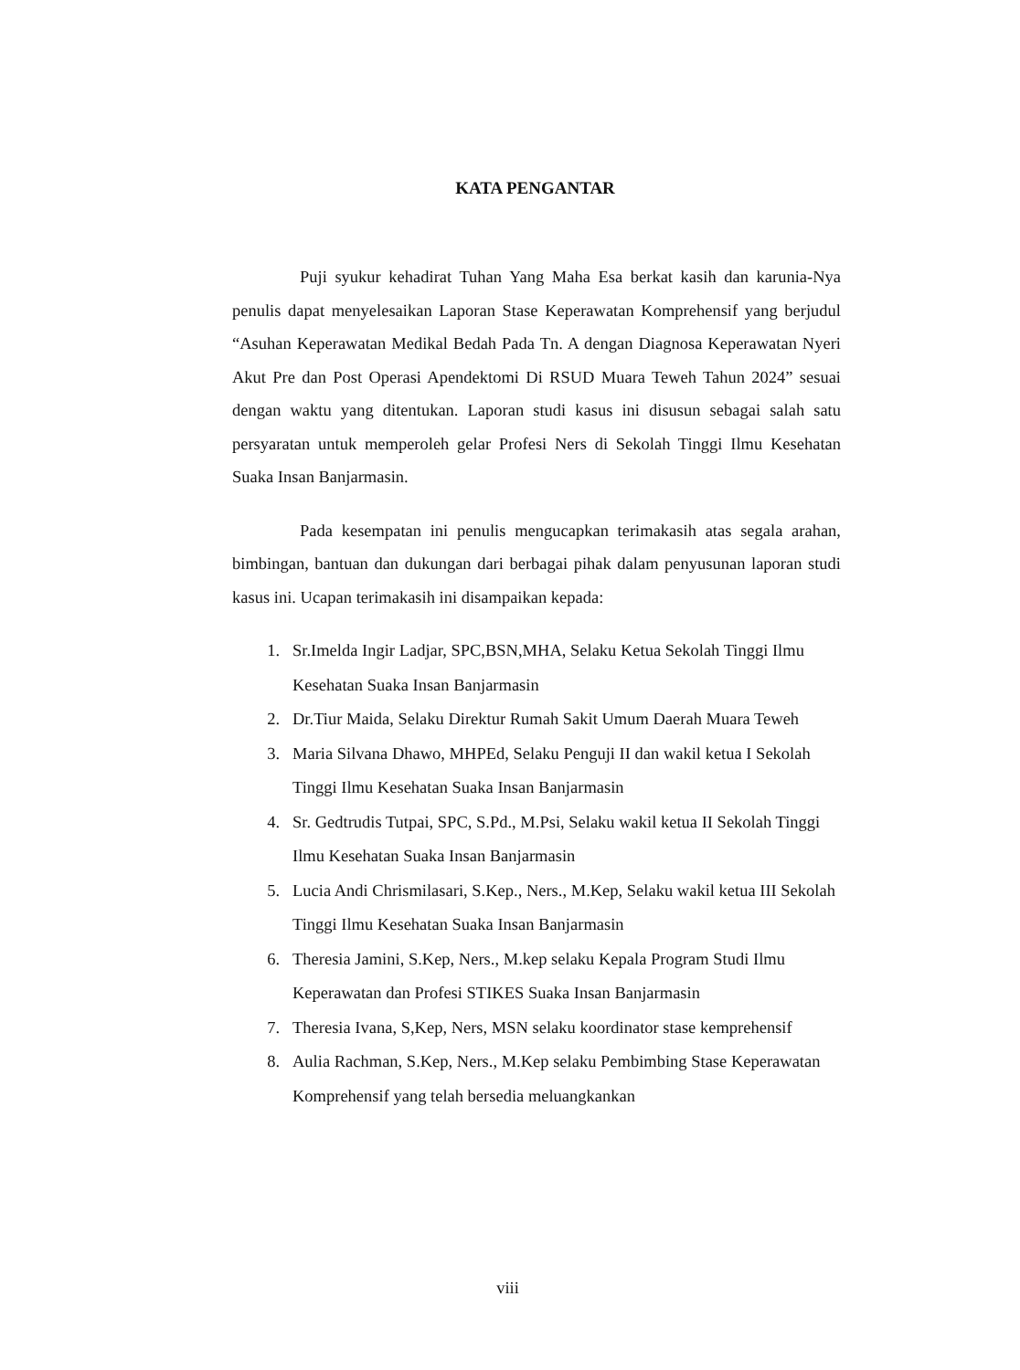KATA PENGANTAR
Puji syukur kehadirat Tuhan Yang Maha Esa berkat kasih dan karunia-Nya penulis dapat menyelesaikan Laporan Stase Keperawatan Komprehensif yang berjudul “Asuhan Keperawatan Medikal Bedah Pada Tn. A dengan Diagnosa Keperawatan Nyeri Akut Pre dan Post Operasi Apendektomi Di RSUD Muara Teweh Tahun 2024” sesuai dengan waktu yang ditentukan. Laporan studi kasus ini disusun sebagai salah satu persyaratan untuk memperoleh gelar Profesi Ners di Sekolah Tinggi Ilmu Kesehatan Suaka Insan Banjarmasin.
Pada kesempatan ini penulis mengucapkan terimakasih atas segala arahan, bimbingan, bantuan dan dukungan dari berbagai pihak dalam penyusunan laporan studi kasus ini. Ucapan terimakasih ini disampaikan kepada:
1. Sr.Imelda Ingir Ladjar, SPC,BSN,MHA, Selaku Ketua Sekolah Tinggi Ilmu Kesehatan Suaka Insan Banjarmasin
2. Dr.Tiur Maida, Selaku Direktur Rumah Sakit Umum Daerah Muara Teweh
3. Maria Silvana Dhawo, MHPEd, Selaku Penguji II dan wakil ketua I Sekolah Tinggi Ilmu Kesehatan Suaka Insan Banjarmasin
4. Sr. Gedtrudis Tutpai, SPC, S.Pd., M.Psi, Selaku wakil ketua II Sekolah Tinggi Ilmu Kesehatan Suaka Insan Banjarmasin
5. Lucia Andi Chrismilasari, S.Kep., Ners., M.Kep, Selaku wakil ketua III Sekolah Tinggi Ilmu Kesehatan Suaka Insan Banjarmasin
6. Theresia Jamini, S.Kep, Ners., M.kep selaku Kepala Program Studi Ilmu Keperawatan dan Profesi STIKES Suaka Insan Banjarmasin
7. Theresia Ivana, S,Kep, Ners, MSN selaku koordinator stase kemprehensif
8. Aulia Rachman, S.Kep, Ners., M.Kep selaku Pembimbing Stase Keperawatan Komprehensif yang telah bersedia meluangkankan
viii